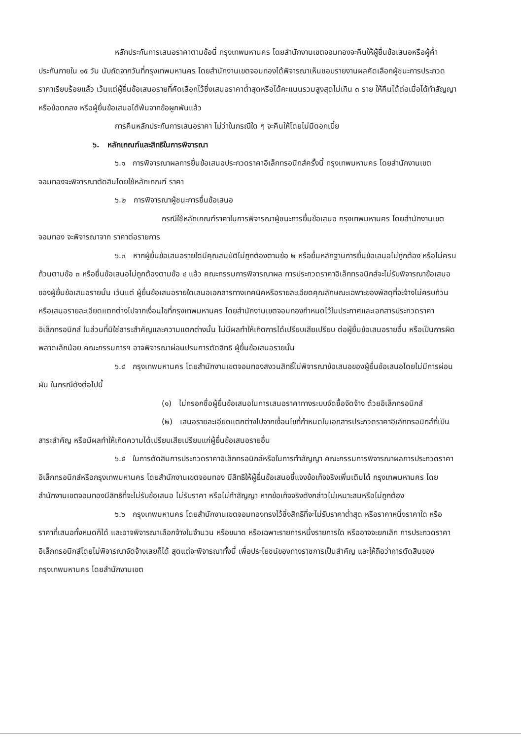หลักประกันการเสนอราคาตามข้อนี้ กรุงเทพมหานคร โดยสำนักงานเขตจอมทองจะคืนให้ผู้ยื่นข้อเสนอหรือผู้ค้ำประกันภายใน ๑๕ วัน นับถัดจากวันที่กรุงเทพมหานคร โดยสำนักงานเขตจอมทองได้พิจารณาเห็นชอบรายงานผลคัดเลือกผู้ชนะการประกวดราคาเรียบร้อยแล้ว เว้นแต่ผู้ยื่นข้อเสนอรายที่คัดเลือกไว้ซึ่งเสนอราคาต่ำสุดหรือได้คะแนนรวมสูงสุดไม่เกิน ๓ ราย ให้คืนได้ต่อเมื่อได้ทำสัญญาหรือข้อตกลง หรือผู้ยื่นข้อเสนอได้พ้นจากข้อผูกพันแล้ว
การคืนหลักประกันการเสนอราคา ไม่ว่าในกรณีใด ๆ จะคืนให้โดยไม่มีดอกเบี้ย
๖. หลักเกณฑ์และสิทธิในการพิจารณา
๖.๑ การพิจารณาผลการยื่นข้อเสนอประกวดราคาอิเล็กทรอนิกส์ครั้งนี้ กรุงเทพมหานคร โดยสำนักงานเขตจอมทองจะพิจารณาตัดสินโดยใช้หลักเกณฑ์ ราคา
๖.๒ การพิจารณาผู้ชนะการยื่นข้อเสนอ
กรณีใช้หลักเกณฑ์ราคาในการพิจารณาผู้ชนะการยื่นข้อเสนอ กรุงเทพมหานคร โดยสำนักงานเขตจอมทอง จะพิจารณาจาก ราคาต่อรายการ
๖.๓ หากผู้ยื่นข้อเสนอรายใดมีคุณสมบัติไม่ถูกต้องตามข้อ ๒ หรือยื่นหลักฐานการยื่นข้อเสนอไม่ถูกต้อง หรือไม่ครบถ้วนตามข้อ ๓ หรือยื่นข้อเสนอไม่ถูกต้องตามข้อ ๔ แล้ว คณะกรรมการพิจารณาผล การประกวดราคาอิเล็กทรอนิกส์จะไม่รับพิจารณาข้อเสนอของผู้ยื่นข้อเสนอรายนั้น เว้นแต่ ผู้ยื่นข้อเสนอรายใดเสนอเอกสารทางเทคนิคหรือรายละเอียดคุณลักษณะเฉพาะของพัสดุที่จะจ้างไม่ครบถ้วน หรือเสนอรายละเอียดแตกต่างไปจากเงื่อนไขที่กรุงเทพมหานคร โดยสำนักงานเขตจอมทองกำหนดไว้ในประกาศและเอกสารประกวดราคาอิเล็กทรอนิกส์ ในส่วนที่มิใช่สาระสำคัญและความแตกต่างนั้น ไม่มีผลทำให้เกิดการได้เปรียบเสียเปรียบ ต่อผู้ยื่นข้อเสนอรายอื่น หรือเป็นการผิดพลาดเล็กน้อย คณะกรรมการฯ อาจพิจารณาผ่อนปรนการตัดสิทธิ ผู้ยื่นข้อเสนอรายนั้น
๖.๔ กรุงเทพมหานคร โดยสำนักงานเขตจอมทองสงวนสิทธิ์ไม่พิจารณาข้อเสนอของผู้ยื่นข้อเสนอโดยไม่มีการผ่อนผัน ในกรณีดังต่อไปนี้
(๑) ไม่กรอกชื่อผู้ยื่นข้อเสนอในการเสนอราคาทางระบบจัดซื้อจัดจ้าง ด้วยอิเล็กทรอนิกส์
(๒) เสนอรายละเอียดแตกต่างไปจากเงื่อนไขที่กำหนดในเอกสารประกวดราคาอิเล็กทรอนิกส์ที่เป็นสาระสำคัญ หรือมีผลทำให้เกิดความได้เปรียบเสียเปรียบแก่ผู้ยื่นข้อเสนอรายอื่น
๖.๕ ในการตัดสินการประกวดราคาอิเล็กทรอนิกส์หรือในการทำสัญญา คณะกรรมการพิจารณาผลการประกวดราคาอิเล็กทรอนิกส์หรือกรุงเทพมหานคร โดยสำนักงานเขตจอมทอง มีสิทธิให้ผู้ยื่นข้อเสนอชี้แจงข้อเท็จจริงเพิ่มเติมได้ กรุงเทพมหานคร โดยสำนักงานเขตจอมทองมีสิทธิที่จะไม่รับข้อเสนอ ไม่รับราคา หรือไม่ทำสัญญา หากข้อเท็จจริงดังกล่าวไม่เหมาะสมหรือไม่ถูกต้อง
๖.๖ กรุงเทพมหานคร โดยสำนักงานเขตจอมทองทรงไว้ซึ่งสิทธิที่จะไม่รับราคาต่ำสุด หรือราคาหนึ่งราคาใด หรือราคาที่เสนอทั้งหมดก็ได้ และอาจพิจารณาเลือกจ้างในจำนวน หรือขนาด หรือเฉพาะรายการหนึ่งรายการใด หรืออาจจะยกเลิก การประกวดราคาอิเล็กทรอนิกส์โดยไม่พิจารณาจัดจ้างเลยก็ได้ สุดแต่จะพิจารณาทั้งนี้ เพื่อประโยชน์ของทางราชการเป็นสำคัญ และให้ถือว่าการตัดสินของ กรุงเทพมหานคร โดยสำนักงานเขต